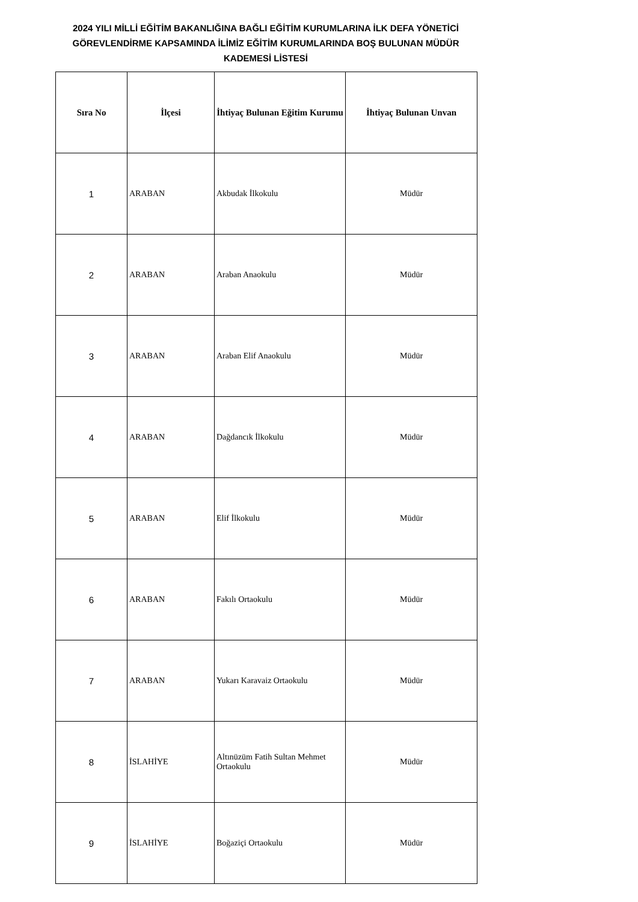2024 YILI MİLLİ EĞİTİM BAKANLIĞINA BAĞLI EĞİTİM KURUMLARINA İLK DEFA YÖNETİCİ GÖREVLENDİRME KAPSAMINDA İLİMİZ EĞİTİM KURUMLARINDA BOŞ BULUNAN MÜDÜR KADEMESİ LİSTESİ
| Sıra No | İlçesi | İhtiyaç Bulunan Eğitim Kurumu | İhtiyaç Bulunan Unvan |
| --- | --- | --- | --- |
| 1 | ARABAN | Akbudak İlkokulu | Müdür |
| 2 | ARABAN | Araban Anaokulu | Müdür |
| 3 | ARABAN | Araban Elif Anaokulu | Müdür |
| 4 | ARABAN | Dağdancık İlkokulu | Müdür |
| 5 | ARABAN | Elif İlkokulu | Müdür |
| 6 | ARABAN | Fakılı Ortaokulu | Müdür |
| 7 | ARABAN | Yukarı Karavaiz Ortaokulu | Müdür |
| 8 | İSLAHİYE | Altınüzüm Fatih Sultan Mehmet Ortaokulu | Müdür |
| 9 | İSLAHİYE | Boğaziçi Ortaokulu | Müdür |